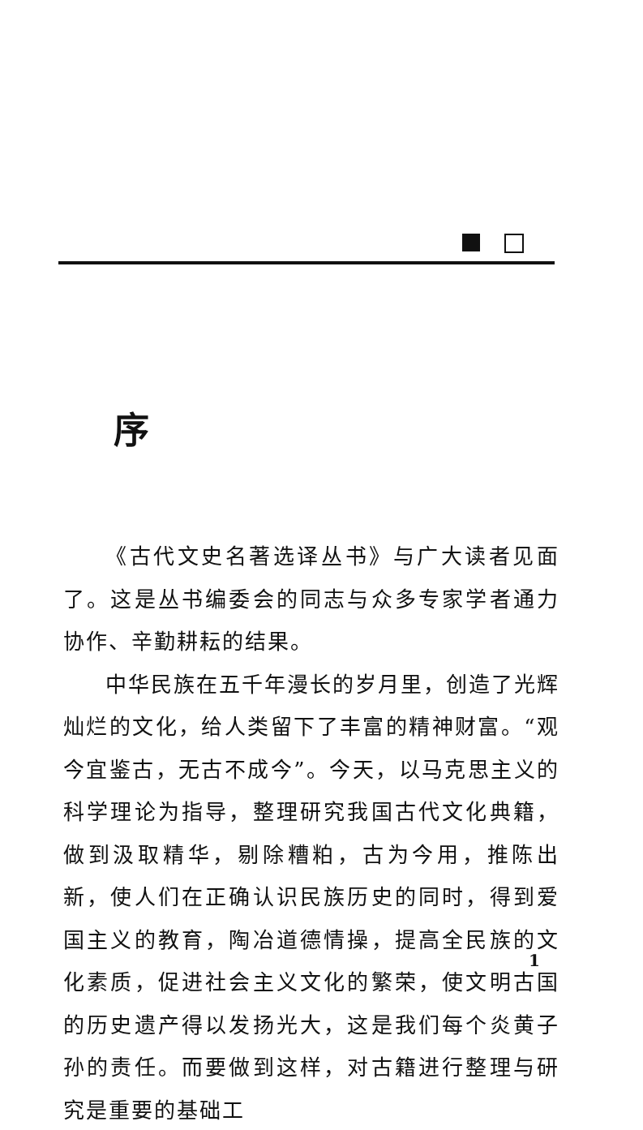序
《古代文史名著选译丛书》与广大读者见面了。这是丛书编委会的同志与众多专家学者通力协作、辛勤耕耘的结果。
中华民族在五千年漫长的岁月里，创造了光辉灿烂的文化，给人类留下了丰富的精神财富。“观今宜鉴古，无古不成今”。今天，以马克思主义的科学理论为指导，整理研究我国古代文化典籍，做到汲取精华，剔除糟粕，古为今用，推陈出新，使人们在正确认识民族历史的同时，得到爱国主义的教育，陶冶道德情操，提高全民族的文化素质，促进社会主义文化的繁荣，使文明古国的历史遗产得以发扬光大，这是我们每个炎黄子孙的责任。而要做到这样，对古籍进行整理与研究是重要的基础工
1